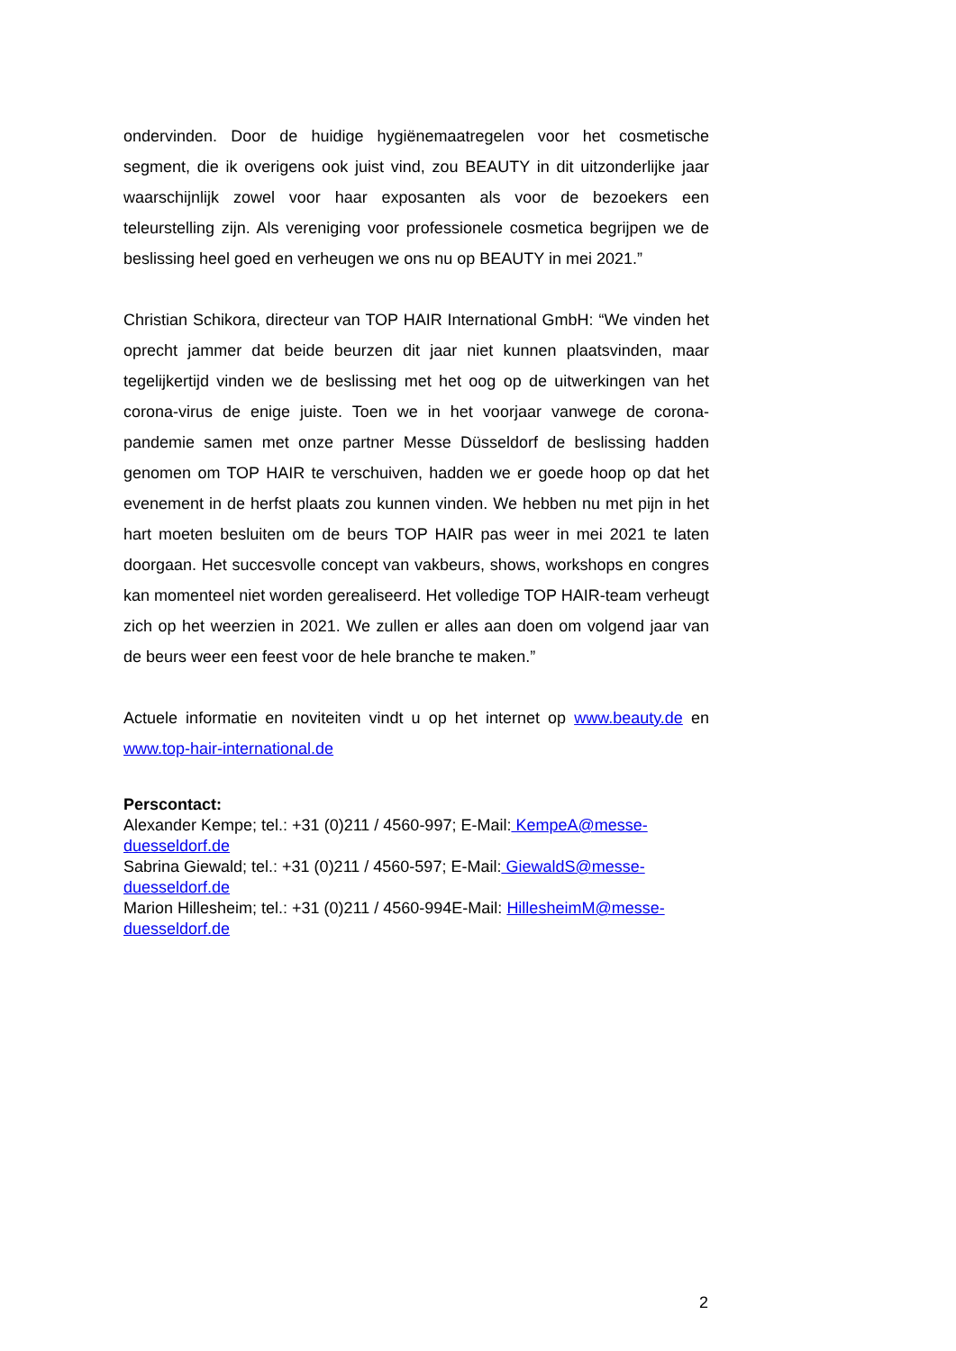ondervinden. Door de huidige hygiënemaatregelen voor het cosmetische segment, die ik overigens ook juist vind, zou BEAUTY in dit uitzonderlijke jaar waarschijnlijk zowel voor haar exposanten als voor de bezoekers een teleurstelling zijn. Als vereniging voor professionele cosmetica begrijpen we de beslissing heel goed en verheugen we ons nu op BEAUTY in mei 2021.”
Christian Schikora, directeur van TOP HAIR International GmbH: “We vinden het oprecht jammer dat beide beurzen dit jaar niet kunnen plaatsvinden, maar tegelijkertijd vinden we de beslissing met het oog op de uitwerkingen van het corona-virus de enige juiste. Toen we in het voorjaar vanwege de corona-pandemie samen met onze partner Messe Düsseldorf de beslissing hadden genomen om TOP HAIR te verschuiven, hadden we er goede hoop op dat het evenement in de herfst plaats zou kunnen vinden. We hebben nu met pijn in het hart moeten besluiten om de beurs TOP HAIR pas weer in mei 2021 te laten doorgaan. Het succesvolle concept van vakbeurs, shows, workshops en congres kan momenteel niet worden gerealiseerd. Het volledige TOP HAIR-team verheugt zich op het weerzien in 2021. We zullen er alles aan doen om volgend jaar van de beurs weer een feest voor de hele branche te maken.”
Actuele informatie en noviteiten vindt u op het internet op www.beauty.de en www.top-hair-international.de
Perscontact:
Alexander Kempe; tel.: +31 (0)211 / 4560-997; E-Mail: KempeA@messe-duesseldorf.de
Sabrina Giewald; tel.: +31 (0)211 / 4560-597; E-Mail: GiewaldS@messe-duesseldorf.de
Marion Hillesheim; tel.: +31 (0)211 / 4560-994E-Mail: HillesheimM@messe-duesseldorf.de
2